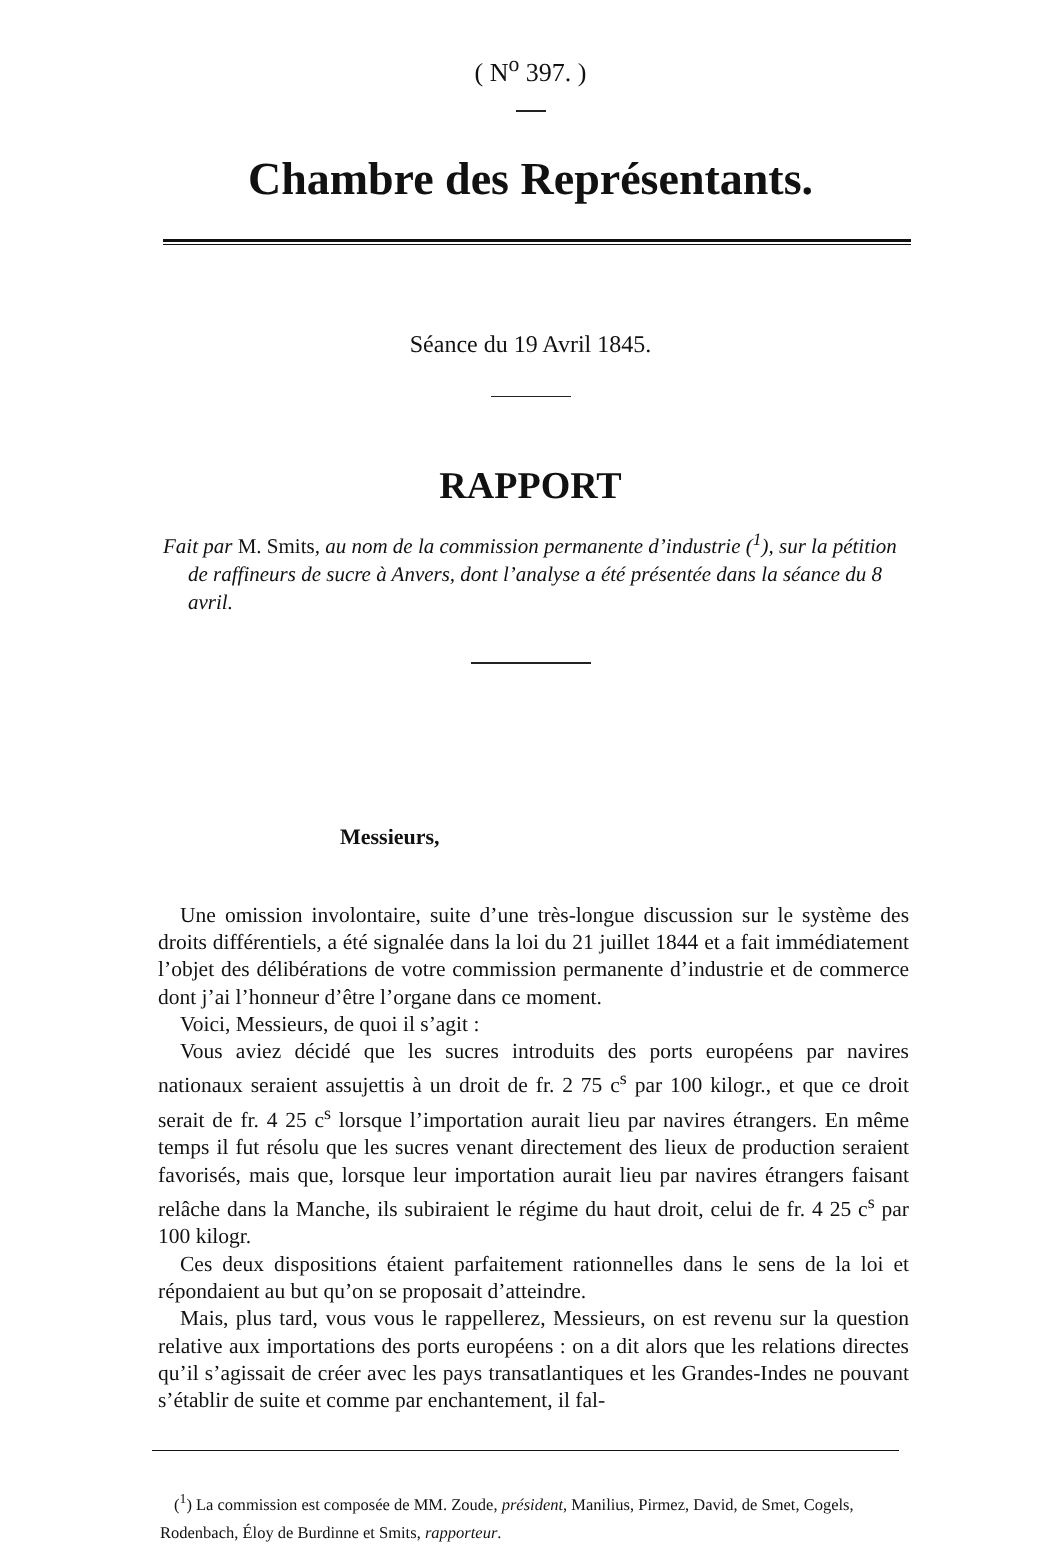( N<sup>o</sup> 397. )
Chambre des Représentants.
Séance du 19 Avril 1845.
RAPPORT
Fait par M. Smits, au nom de la commission permanente d’industrie (<sup>1</sup>), sur la pétition de raffineurs de sucre à Anvers, dont l’analyse a été présentée dans la séance du 8 avril.
Messieurs,
Une omission involontaire, suite d’une très-longue discussion sur le système des droits différentiels, a été signalée dans la loi du 21 juillet 1844 et a fait immédiatement l’objet des délibérations de votre commission permanente d’industrie et de commerce dont j’ai l’honneur d’être l’organe dans ce moment.
Voici, Messieurs, de quoi il s’agit :
Vous aviez décidé que les sucres introduits des ports européens par navires nationaux seraient assujettis à un droit de fr. 2 75 c<sup>s</sup> par 100 kilogr., et que ce droit serait de fr. 4 25 c<sup>s</sup> lorsque l’importation aurait lieu par navires étrangers. En même temps il fut résolu que les sucres venant directement des lieux de production seraient favorisés, mais que, lorsque leur importation aurait lieu par navires étrangers faisant relâche dans la Manche, ils subiraient le régime du haut droit, celui de fr. 4 25 c<sup>s</sup> par 100 kilogr.
Ces deux dispositions étaient parfaitement rationnelles dans le sens de la loi et répondaient au but qu’on se proposait d’atteindre.
Mais, plus tard, vous vous le rappellerez, Messieurs, on est revenu sur la question relative aux importations des ports européens : on a dit alors que les relations directes qu’il s’agissait de créer avec les pays transatlantiques et les Grandes-Indes ne pouvant s’établir de suite et comme par enchantement, il fal-
(<sup>1</sup>) La commission est composée de MM. Zoude, président, Manilius, Pirmez, David, de Smet, Cogels, Rodenbach, Éloy de Burdinne et Smits, rapporteur.